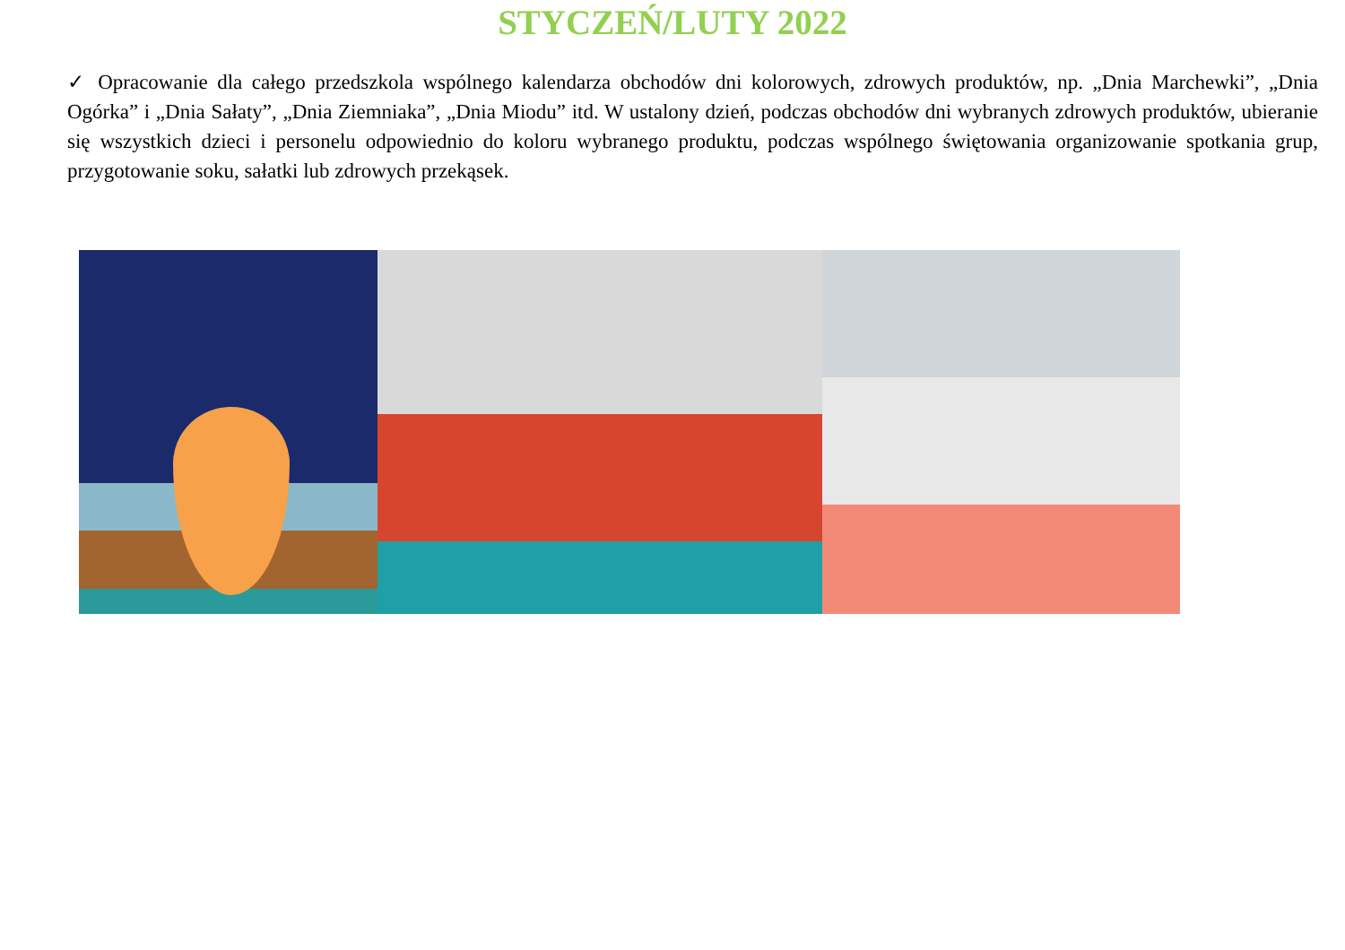STYCZEŃ/LUTY 2022
✓ Opracowanie dla całego przedszkola wspólnego kalendarza obchodów dni kolorowych, zdrowych produktów, np. „Dnia Marchewki”, „Dnia Ogórka” i „Dnia Sałaty”, „Dnia Ziemniaka”, „Dnia Miodu” itd. W ustalony dzień, podczas obchodów dni wybranych zdrowych produktów, ubieranie się wszystkich dzieci i personelu odpowiednio do koloru wybranego produktu, podczas wspólnego świętowania organizowanie spotkania grup, przygotowanie soku, sałatki lub zdrowych przekąsek.